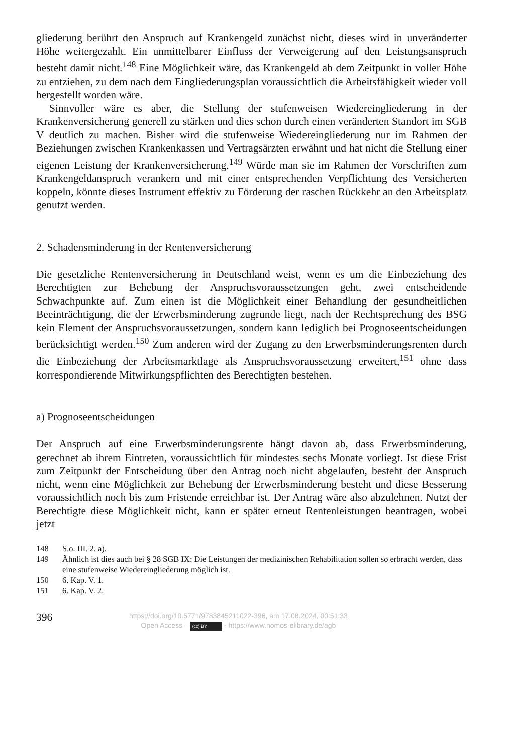gliederung berührt den Anspruch auf Krankengeld zunächst nicht, dieses wird in unveränderter Höhe weitergezahlt. Ein unmittelbarer Einfluss der Verweigerung auf den Leistungsanspruch besteht damit nicht.<sup>148</sup> Eine Möglichkeit wäre, das Krankengeld ab dem Zeitpunkt in voller Höhe zu entziehen, zu dem nach dem Eingliederungsplan voraussichtlich die Arbeitsfähigkeit wieder voll hergestellt worden wäre.
Sinnvoller wäre es aber, die Stellung der stufenweisen Wiedereingliederung in der Krankenversicherung generell zu stärken und dies schon durch einen veränderten Standort im SGB V deutlich zu machen. Bisher wird die stufenweise Wiedereingliederung nur im Rahmen der Beziehungen zwischen Krankenkassen und Vertragsärzten erwähnt und hat nicht die Stellung einer eigenen Leistung der Krankenversicherung.<sup>149</sup> Würde man sie im Rahmen der Vorschriften zum Krankengeldanspruch verankern und mit einer entsprechenden Verpflichtung des Versicherten koppeln, könnte dieses Instrument effektiv zu Förderung der raschen Rückkehr an den Arbeitsplatz genutzt werden.
2. Schadensminderung in der Rentenversicherung
Die gesetzliche Rentenversicherung in Deutschland weist, wenn es um die Einbeziehung des Berechtigten zur Behebung der Anspruchsvoraussetzungen geht, zwei entscheidende Schwachpunkte auf. Zum einen ist die Möglichkeit einer Behandlung der gesundheitlichen Beeinträchtigung, die der Erwerbsminderung zugrunde liegt, nach der Rechtsprechung des BSG kein Element der Anspruchsvoraussetzungen, sondern kann lediglich bei Prognoseentscheidungen berücksichtigt werden.<sup>150</sup> Zum anderen wird der Zugang zu den Erwerbsminderungsrenten durch die Einbeziehung der Arbeitsmarktlage als Anspruchsvoraussetzung erweitert,<sup>151</sup> ohne dass korrespondierende Mitwirkungspflichten des Berechtigten bestehen.
a) Prognoseentscheidungen
Der Anspruch auf eine Erwerbsminderungsrente hängt davon ab, dass Erwerbsminderung, gerechnet ab ihrem Eintreten, voraussichtlich für mindestes sechs Monate vorliegt. Ist diese Frist zum Zeitpunkt der Entscheidung über den Antrag noch nicht abgelaufen, besteht der Anspruch nicht, wenn eine Möglichkeit zur Behebung der Erwerbsminderung besteht und diese Besserung voraussichtlich noch bis zum Fristende erreichbar ist. Der Antrag wäre also abzulehnen. Nutzt der Berechtigte diese Möglichkeit nicht, kann er später erneut Rentenleistungen beantragen, wobei jetzt
148 S.o. III. 2. a).
149 Ähnlich ist dies auch bei § 28 SGB IX: Die Leistungen der medizinischen Rehabilitation sollen so erbracht werden, dass eine stufenweise Wiedereingliederung möglich ist.
150 6. Kap. V. 1.
151 6. Kap. V. 2.
396
https://doi.org/10.5771/9783845211022-396, am 17.08.2024, 00:51:33
Open Access – (cc) BY - https://www.nomos-elibrary.de/agb